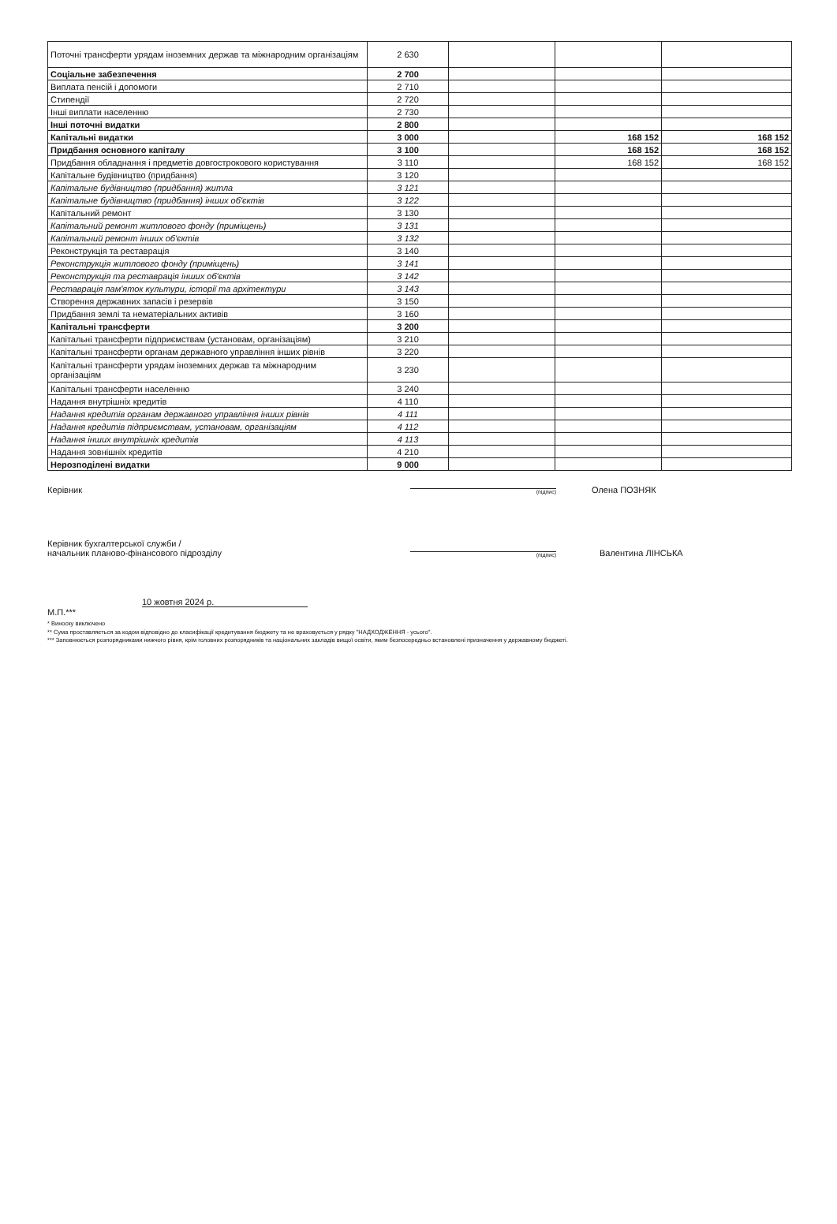| Поточні трансферти урядам іноземних держав та міжнародним організаціям | 2 630 | | | |
| Соціальне забезпечення | 2 700 | | | |
| Виплата пенсій і допомоги | 2 710 | | | |
| Стипендії | 2 720 | | | |
| Інші виплати населенню | 2 730 | | | |
| Інші поточні видатки | 2 800 | | | |
| Капітальні видатки | 3 000 | | 168 152 | 168 152 |
| Придбання основного капіталу | 3 100 | | 168 152 | 168 152 |
| Придбання обладнання і предметів довгострокового користування | 3 110 | | 168 152 | 168 152 |
| Капітальне будівництво (придбання) | 3 120 | | | |
| Капітальне будівництво (придбання) житла | 3 121 | | | |
| Капітальне будівництво (придбання) інших об'єктів | 3 122 | | | |
| Капітальний ремонт | 3 130 | | | |
| Капітальний ремонт житлового фонду (приміщень) | 3 131 | | | |
| Капітальний ремонт інших об'єктів | 3 132 | | | |
| Реконструкція та реставрація | 3 140 | | | |
| Реконструкція житлового фонду (приміщень) | 3 141 | | | |
| Реконструкція та реставрація інших об'єктів | 3 142 | | | |
| Реставрація пам'яток культури, історії та архітектури | 3 143 | | | |
| Створення державних запасів і резервів | 3 150 | | | |
| Придбання землі та нематеріальних активів | 3 160 | | | |
| Капітальні трансферти | 3 200 | | | |
| Капітальні трансферти підприємствам (установам, організаціям) | 3 210 | | | |
| Капітальні трансферти органам державного управління інших рівнів | 3 220 | | | |
| Капітальні трансферти урядам іноземних держав та міжнародним організаціям | 3 230 | | | |
| Капітальні трансферти населенню | 3 240 | | | |
| Надання внутрішніх кредитів | 4 110 | | | |
| Надання кредитів органам державного управління інших рівнів | 4 111 | | | |
| Надання кредитів підприємствам, установам, організаціям | 4 112 | | | |
| Надання інших внутрішніх кредитів | 4 113 | | | |
| Надання зовнішніх кредитів | 4 210 | | | |
| Нерозподілені видатки | 9 000 | | | |
Керівник (підпис) Олена ПОЗНЯК
Керівник бухгалтерської служби /
начальник планово-фінансового підрозділу (підпис) Валентина ЛІНСЬКА
10 жовтня 2024 р.
М.П.***
* Виноску виключено
** Сума проставляється за кодом відповідно до класифікації кредитування бюджету та не враховується у рядку "НАДХОДЖЕННЯ - усього".
*** Заповнюється розпорядниками нижчого рівня, крім головних розпорядників та національних закладів вищої освіти, яким безпосередньо встановлені призначення у державному бюджеті.